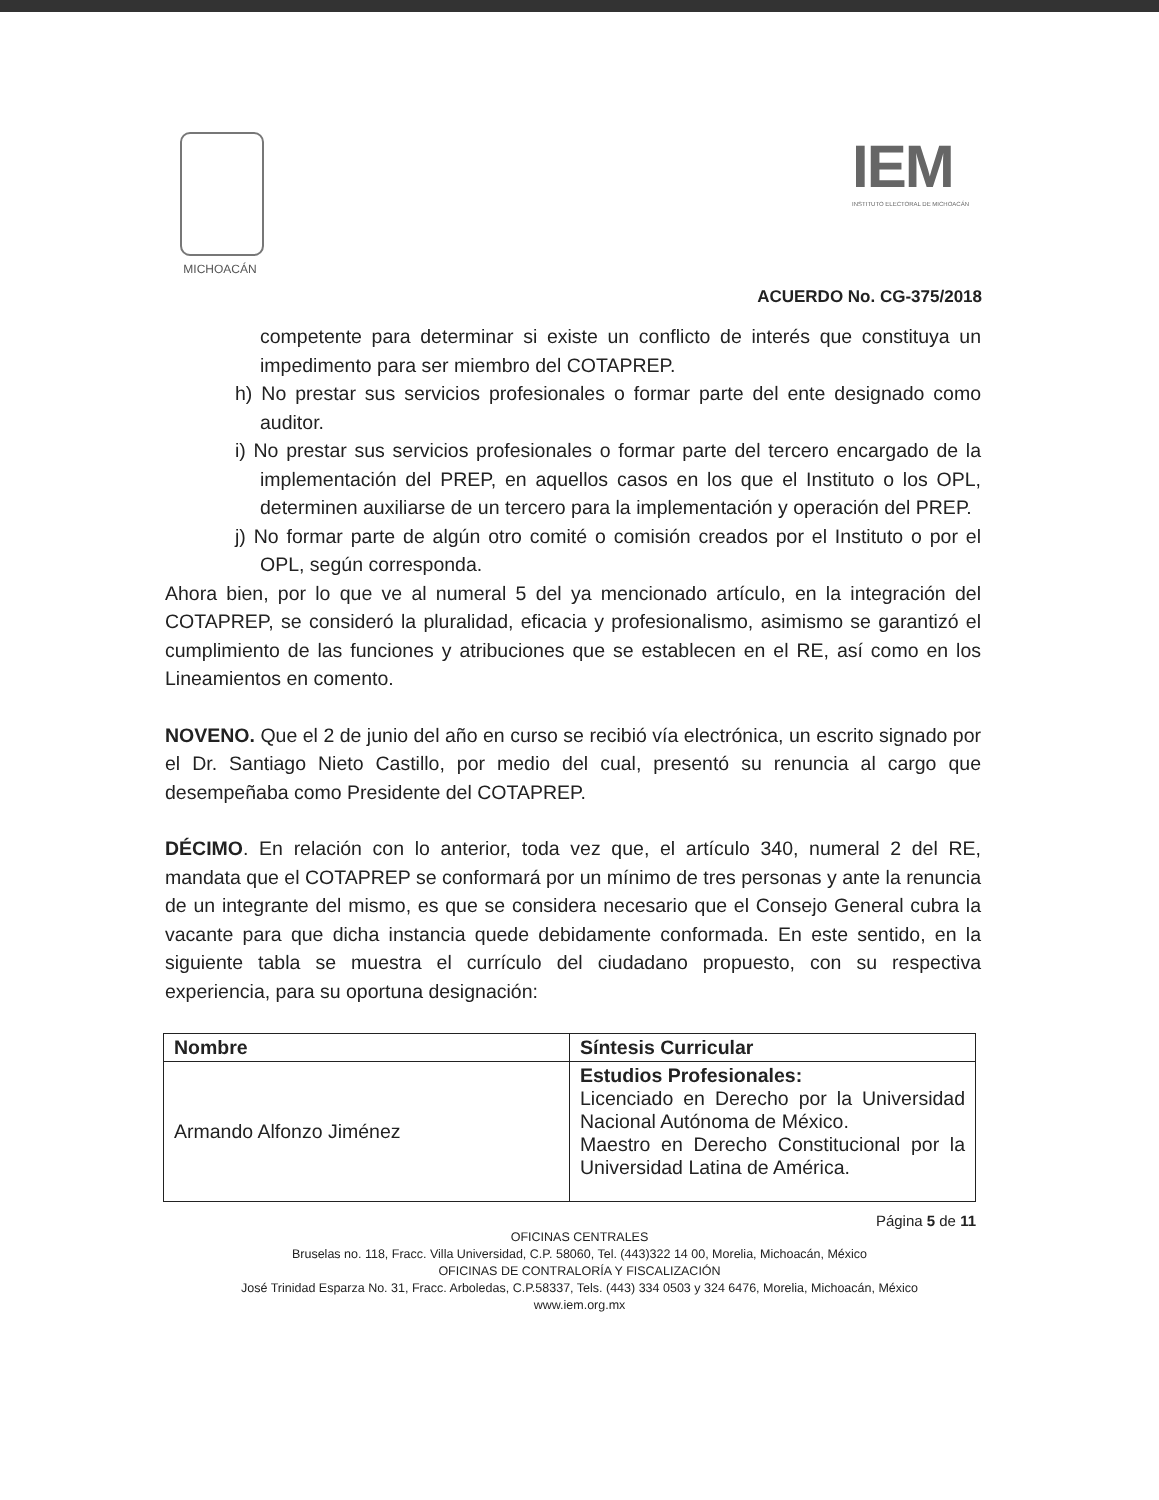MICHOACÁN
IEM
INSTITUTO ELECTORAL DE MICHOACÁN
ACUERDO No. CG-375/2018
competente para determinar si existe un conflicto de interés que constituya un impedimento para ser miembro del COTAPREP.
h) No prestar sus servicios profesionales o formar parte del ente designado como auditor.
i) No prestar sus servicios profesionales o formar parte del tercero encargado de la implementación del PREP, en aquellos casos en los que el Instituto o los OPL, determinen auxiliarse de un tercero para la implementación y operación del PREP.
j) No formar parte de algún otro comité o comisión creados por el Instituto o por el OPL, según corresponda.
Ahora bien, por lo que ve al numeral 5 del ya mencionado artículo, en la integración del COTAPREP, se consideró la pluralidad, eficacia y profesionalismo, asimismo se garantizó el cumplimiento de las funciones y atribuciones que se establecen en el RE, así como en los Lineamientos en comento.
NOVENO. Que el 2 de junio del año en curso se recibió vía electrónica, un escrito signado por el Dr. Santiago Nieto Castillo, por medio del cual, presentó su renuncia al cargo que desempeñaba como Presidente del COTAPREP.
DÉCIMO. En relación con lo anterior, toda vez que, el artículo 340, numeral 2 del RE, mandata que el COTAPREP se conformará por un mínimo de tres personas y ante la renuncia de un integrante del mismo, es que se considera necesario que el Consejo General cubra la vacante para que dicha instancia quede debidamente conformada. En este sentido, en la siguiente tabla se muestra el currículo del ciudadano propuesto, con su respectiva experiencia, para su oportuna designación:
| Nombre | Síntesis Curricular |
| --- | --- |
| Armando Alfonzo Jiménez | Estudios Profesionales: Licenciado en Derecho por la Universidad Nacional Autónoma de México. Maestro en Derecho Constitucional por la Universidad Latina de América. |
Página 5 de 11
OFICINAS CENTRALES
Bruselas no. 118, Fracc. Villa Universidad, C.P. 58060, Tel. (443)322 14 00, Morelia, Michoacán, México
OFICINAS DE CONTRALORÍA Y FISCALIZACIÓN
José Trinidad Esparza No. 31, Fracc. Arboledas, C.P.58337, Tels. (443) 334 0503 y 324 6476, Morelia, Michoacán, México
www.iem.org.mx